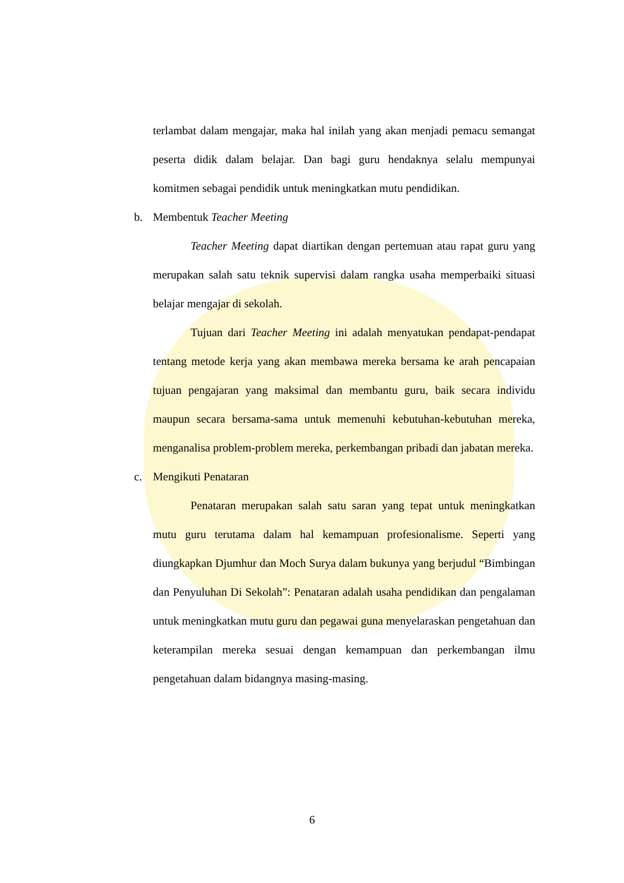terlambat dalam mengajar, maka hal inilah yang akan menjadi pemacu semangat peserta didik dalam belajar. Dan bagi guru hendaknya selalu mempunyai komitmen sebagai pendidik untuk meningkatkan mutu pendidikan.
b. Membentuk Teacher Meeting
Teacher Meeting dapat diartikan dengan pertemuan atau rapat guru yang merupakan salah satu teknik supervisi dalam rangka usaha memperbaiki situasi belajar mengajar di sekolah.
Tujuan dari Teacher Meeting ini adalah menyatukan pendapat-pendapat tentang metode kerja yang akan membawa mereka bersama ke arah pencapaian tujuan pengajaran yang maksimal dan membantu guru, baik secara individu maupun secara bersama-sama untuk memenuhi kebutuhan-kebutuhan mereka, menganalisa problem-problem mereka, perkembangan pribadi dan jabatan mereka.
c. Mengikuti Penataran
Penataran merupakan salah satu saran yang tepat untuk meningkatkan mutu guru terutama dalam hal kemampuan profesionalisme. Seperti yang diungkapkan Djumhur dan Moch Surya dalam bukunya yang berjudul “Bimbingan dan Penyuluhan Di Sekolah”: Penataran adalah usaha pendidikan dan pengalaman untuk meningkatkan mutu guru dan pegawai guna menyelaraskan pengetahuan dan keterampilan mereka sesuai dengan kemampuan dan perkembangan ilmu pengetahuan dalam bidangnya masing-masing.
6